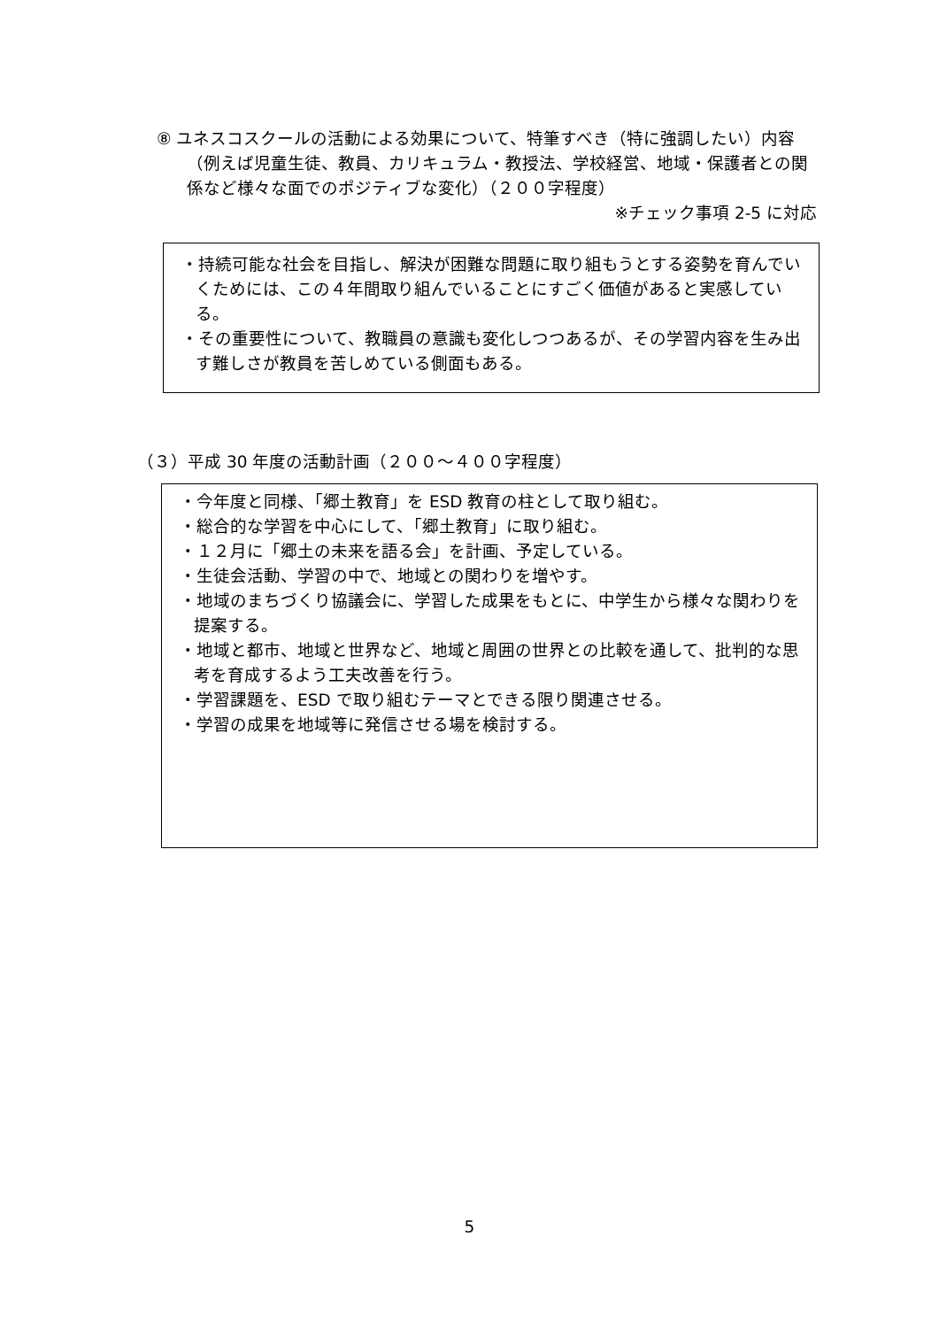⑧ ユネスコスクールの活動による効果について、特筆すべき（特に強調したい）内容（例えば児童生徒、教員、カリキュラム・教授法、学校経営、地域・保護者との関係など様々な面でのポジティブな変化）（２００字程度）
※チェック事項 2-5 に対応
・持続可能な社会を目指し、解決が困難な問題に取り組もうとする姿勢を育んでいくためには、この４年間取り組んでいることにすごく価値があると実感している。
・その重要性について、教職員の意識も変化しつつあるが、その学習内容を生み出す難しさが教員を苦しめている側面もある。
（３）平成 30 年度の活動計画（２００～４００字程度）
・今年度と同様、「郷土教育」を ESD 教育の柱として取り組む。
・総合的な学習を中心にして、「郷土教育」に取り組む。
・１２月に「郷土の未来を語る会」を計画、予定している。
・生徒会活動、学習の中で、地域との関わりを増やす。
・地域のまちづくり協議会に、学習した成果をもとに、中学生から様々な関わりを提案する。
・地域と都市、地域と世界など、地域と周囲の世界との比較を通して、批判的な思考を育成するよう工夫改善を行う。
・学習課題を、ESD で取り組むテーマとできる限り関連させる。
・学習の成果を地域等に発信させる場を検討する。
5